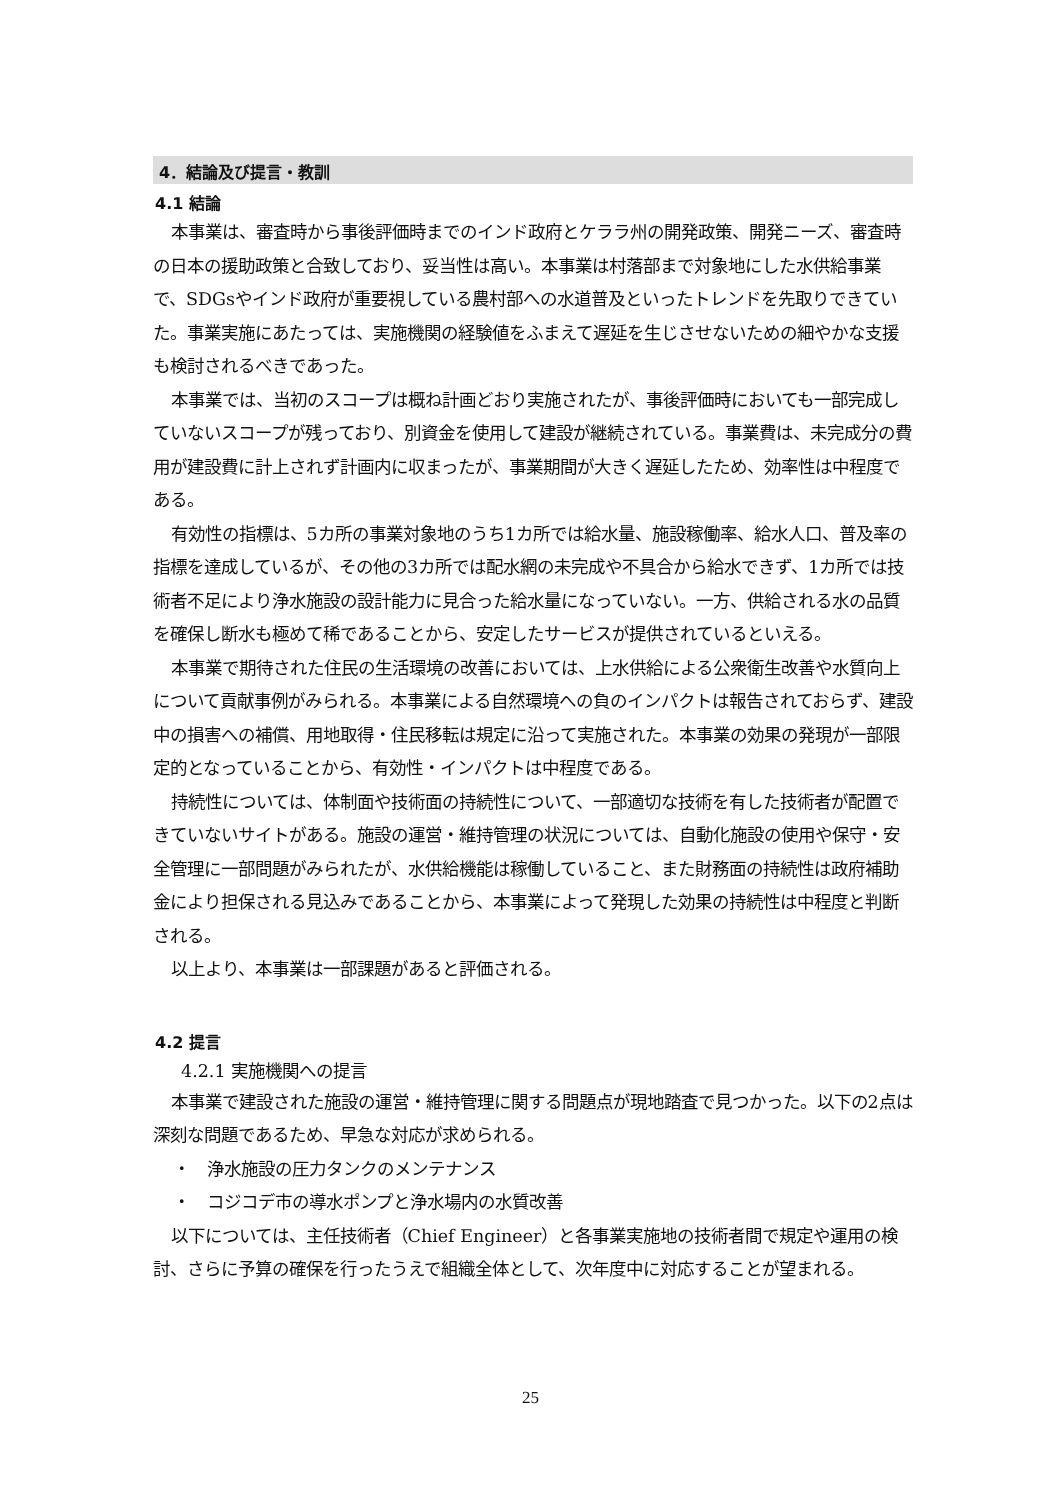4．結論及び提言・教訓
4.1 結論
本事業は、審査時から事後評価時までのインド政府とケララ州の開発政策、開発ニーズ、審査時の日本の援助政策と合致しており、妥当性は高い。本事業は村落部まで対象地にした水供給事業で、SDGsやインド政府が重要視している農村部への水道普及といったトレンドを先取りできていた。事業実施にあたっては、実施機関の経験値をふまえて遅延を生じさせないための細やかな支援も検討されるべきであった。
本事業では、当初のスコープは概ね計画どおり実施されたが、事後評価時においても一部完成していないスコープが残っており、別資金を使用して建設が継続されている。事業費は、未完成分の費用が建設費に計上されず計画内に収まったが、事業期間が大きく遅延したため、効率性は中程度である。
有効性の指標は、5カ所の事業対象地のうち1カ所では給水量、施設稼働率、給水人口、普及率の指標を達成しているが、その他の3カ所では配水網の未完成や不具合から給水できず、1カ所では技術者不足により浄水施設の設計能力に見合った給水量になっていない。一方、供給される水の品質を確保し断水も極めて稀であることから、安定したサービスが提供されているといえる。
本事業で期待された住民の生活環境の改善においては、上水供給による公衆衛生改善や水質向上について貢献事例がみられる。本事業による自然環境への負のインパクトは報告されておらず、建設中の損害への補償、用地取得・住民移転は規定に沿って実施された。本事業の効果の発現が一部限定的となっていることから、有効性・インパクトは中程度である。
持続性については、体制面や技術面の持続性について、一部適切な技術を有した技術者が配置できていないサイトがある。施設の運営・維持管理の状況については、自動化施設の使用や保守・安全管理に一部問題がみられたが、水供給機能は稼働していること、また財務面の持続性は政府補助金により担保される見込みであることから、本事業によって発現した効果の持続性は中程度と判断される。
以上より、本事業は一部課題があると評価される。
4.2 提言
4.2.1 実施機関への提言
本事業で建設された施設の運営・維持管理に関する問題点が現地踏査で見つかった。以下の2点は深刻な問題であるため、早急な対応が求められる。
・　浄水施設の圧力タンクのメンテナンス
・　コジコデ市の導水ポンプと浄水場内の水質改善
以下については、主任技術者（Chief Engineer）と各事業実施地の技術者間で規定や運用の検討、さらに予算の確保を行ったうえで組織全体として、次年度中に対応することが望まれる。
25